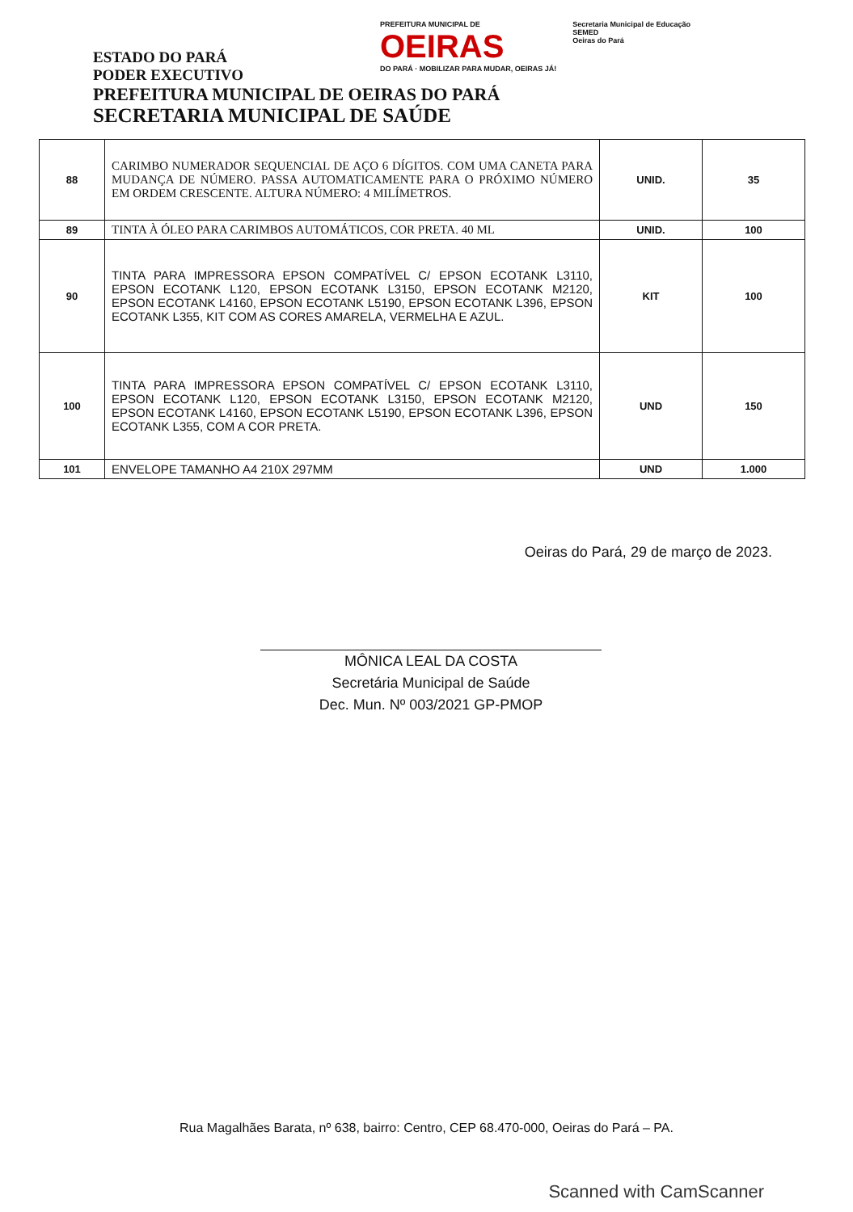PREFEITURA MUNICIPAL DE
OEIRAS
DO PARÁ · MOBILIZAR PARA MUDAR, OEIRAS JÁ!
Secretaria Municipal de Educação
SEMED
Oeiras do Pará
ESTADO DO PARÁ
PODER EXECUTIVO
PREFEITURA MUNICIPAL DE OEIRAS DO PARÁ
SECRETARIA MUNICIPAL DE SAÚDE
| 88 | CARIMBO NUMERADOR SEQUENCIAL DE AÇO 6 DÍGITOS. COM UMA CANETA PARA MUDANÇA DE NÚMERO. PASSA AUTOMATICAMENTE PARA O PRÓXIMO NÚMERO EM ORDEM CRESCENTE. ALTURA NÚMERO: 4 MILÍMETROS. | UNID. | 35 |
| 89 | TINTA À ÓLEO PARA CARIMBOS AUTOMÁTICOS, COR PRETA. 40 ML | UNID. | 100 |
| 90 | TINTA PARA IMPRESSORA EPSON COMPATÍVEL C/ EPSON ECOTANK L3110, EPSON ECOTANK L120, EPSON ECOTANK L3150, EPSON ECOTANK M2120, EPSON ECOTANK L4160, EPSON ECOTANK L5190, EPSON ECOTANK L396, EPSON ECOTANK L355, KIT COM AS CORES AMARELA, VERMELHA E AZUL. | KIT | 100 |
| 100 | TINTA PARA IMPRESSORA EPSON COMPATÍVEL C/ EPSON ECOTANK L3110, EPSON ECOTANK L120, EPSON ECOTANK L3150, EPSON ECOTANK M2120, EPSON ECOTANK L4160, EPSON ECOTANK L5190, EPSON ECOTANK L396, EPSON ECOTANK L355, COM A COR PRETA. | UND | 150 |
| 101 | ENVELOPE TAMANHO A4 210X 297MM | UND | 1.000 |
Oeiras do Pará, 29 de março de 2023.
MÔNICA LEAL DA COSTA
Secretária Municipal de Saúde
Dec. Mun. Nº 003/2021 GP-PMOP
Rua Magalhães Barata, nº 638, bairro: Centro, CEP 68.470-000, Oeiras do Pará – PA.
Scanned with CamScanner